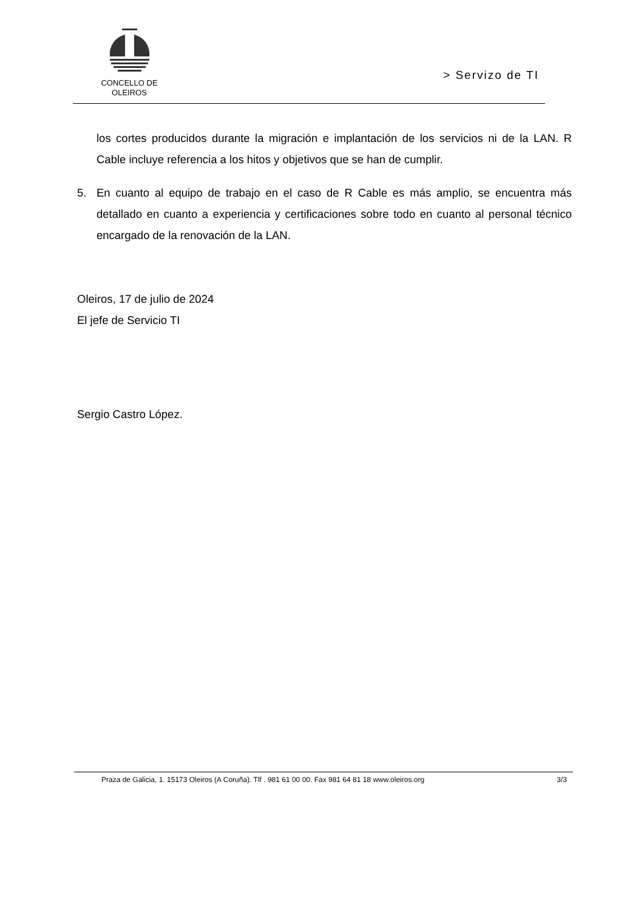CONCELLO DE
OLEIROS
> Servizo de TI
los cortes producidos durante la migración e implantación de los servicios ni de la LAN. R Cable incluye referencia a los hitos y objetivos que se han de cumplir.
5. En cuanto al equipo de trabajo en el caso de R Cable es más amplio, se encuentra más detallado en cuanto a experiencia y certificaciones sobre todo en cuanto al personal técnico encargado de la renovación de la LAN.
Oleiros, 17 de julio de 2024
El jefe de Servicio TI
Sergio Castro López.
Praza de Galicia, 1. 15173 Oleiros (A Coruña). Tlf . 981 61 00 00. Fax 981 64 81 18 www.oleiros.org 3/3